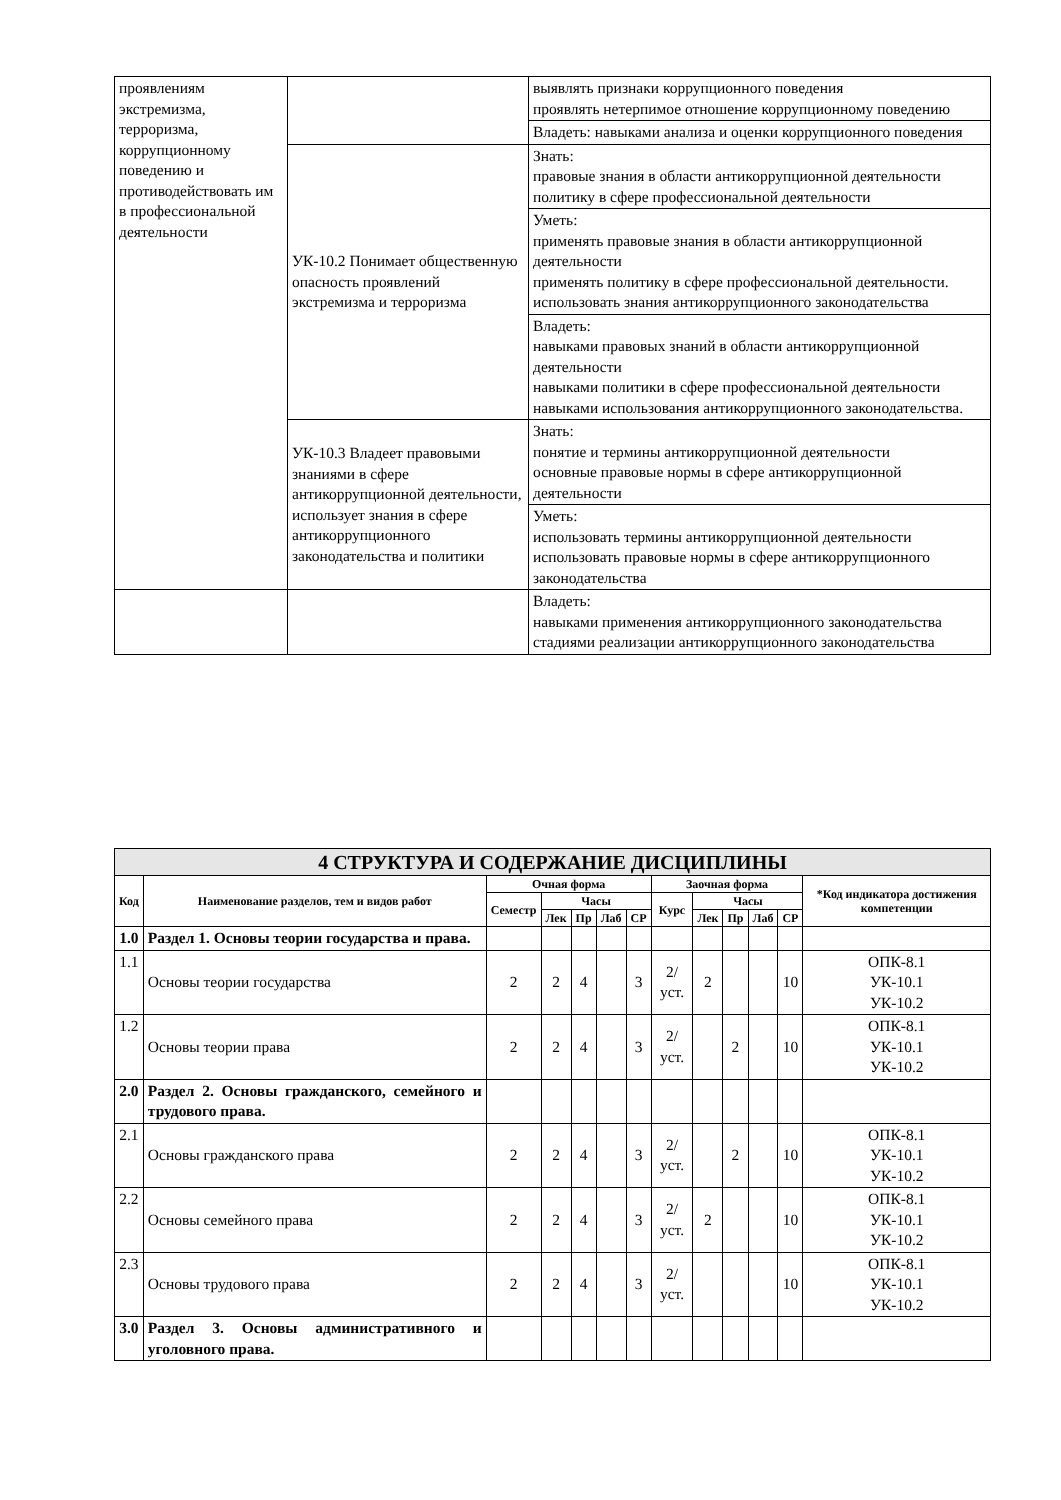| проявлениям экстремизма, терроризма, коррупционному поведению и противодействовать им в профессиональной деятельности | | выявлять признаки коррупционного поведения проявлять нетерпимое отношение коррупционному поведению |
| | | Владеть: навыками анализа и оценки коррупционного поведения |
| | УК-10.2 Понимает общественную опасность проявлений экстремизма и терроризма | Знать: правовые знания в области антикоррупционной деятельности политику в сфере профессиональной деятельности |
| | | Уметь: применять правовые знания в области антикоррупционной деятельности применять политику в сфере профессиональной деятельности. использовать знания антикоррупционного законодательства |
| | | Владеть: навыками правовых знаний в области антикоррупционной деятельности навыками политики в сфере профессиональной деятельности навыками использования антикоррупционного законодательства. |
| | УК-10.3 Владеет правовыми знаниями в сфере антикоррупционной деятельности, использует знания в сфере антикоррупционного законодательства и политики | Знать: понятие и термины антикоррупционной деятельности основные правовые нормы в сфере антикоррупционной деятельности |
| | | Уметь: использовать термины антикоррупционной деятельности использовать правовые нормы в сфере антикоррупционного законодательства |
| | | Владеть: навыками применения антикоррупционного законодательства стадиями реализации антикоррупционного законодательства |
| 4 СТРУКТУРА И СОДЕРЖАНИЕ ДИСЦИПЛИНЫ | | | | | | | | | | | | |
| Код | Наименование разделов, тем и видов работ | Очная форма | | | | | Заочная форма | | | | | *Код индикатора достижения компетенции |
| | | Семестр | Часы | | | | Курс | Часы | | | | |
| | | | Лек | Пр | Лаб | СР | | Лек | Пр | Лаб | СР | |
| 1.0 | Раздел 1. Основы теории государства и права. | | | | | | | | | | | |
| 1.1 | Основы теории государства | 2 | 2 | 4 | | 3 | 2/уст. | 2 | | | 10 | ОПК-8.1 УК-10.1 УК-10.2 |
| 1.2 | Основы теории права | 2 | 2 | 4 | | 3 | 2/уст. | | 2 | | 10 | ОПК-8.1 УК-10.1 УК-10.2 |
| 2.0 | Раздел 2. Основы гражданского, семейного и трудового права. | | | | | | | | | | | |
| 2.1 | Основы гражданского права | 2 | 2 | 4 | | 3 | 2/уст. | | 2 | | 10 | ОПК-8.1 УК-10.1 УК-10.2 |
| 2.2 | Основы семейного права | 2 | 2 | 4 | | 3 | 2/уст. | 2 | | | 10 | ОПК-8.1 УК-10.1 УК-10.2 |
| 2.3 | Основы трудового права | 2 | 2 | 4 | | 3 | 2/уст. | | | | 10 | ОПК-8.1 УК-10.1 УК-10.2 |
| 3.0 | Раздел 3. Основы административного и уголовного права. | | | | | | | | | | | |